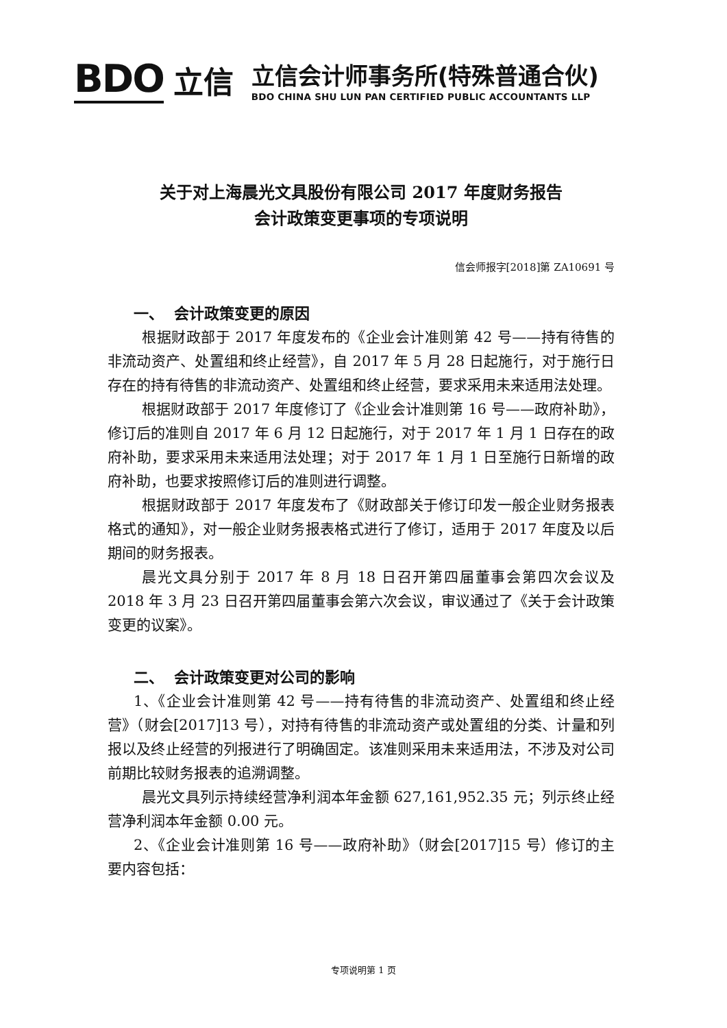BDO 立信
立信会计师事务所(特殊普通合伙)
BDO CHINA SHU LUN PAN CERTIFIED PUBLIC ACCOUNTANTS LLP
关于对上海晨光文具股份有限公司 2017 年度财务报告
会计政策变更事项的专项说明
信会师报字[2018]第 ZA10691 号
一、 会计政策变更的原因
根据财政部于 2017 年度发布的《企业会计准则第 42 号——持有待售的非流动资产、处置组和终止经营》，自 2017 年 5 月 28 日起施行，对于施行日存在的持有待售的非流动资产、处置组和终止经营，要求采用未来适用法处理。
根据财政部于 2017 年度修订了《企业会计准则第 16 号——政府补助》，修订后的准则自 2017 年 6 月 12 日起施行，对于 2017 年 1 月 1 日存在的政府补助，要求采用未来适用法处理；对于 2017 年 1 月 1 日至施行日新增的政府补助，也要求按照修订后的准则进行调整。
根据财政部于 2017 年度发布了《财政部关于修订印发一般企业财务报表格式的通知》，对一般企业财务报表格式进行了修订，适用于 2017 年度及以后期间的财务报表。
晨光文具分别于 2017 年 8 月 18 日召开第四届董事会第四次会议及 2018 年 3 月 23 日召开第四届董事会第六次会议，审议通过了《关于会计政策变更的议案》。
二、 会计政策变更对公司的影响
1、《企业会计准则第 42 号——持有待售的非流动资产、处置组和终止经营》（财会[2017]13 号），对持有待售的非流动资产或处置组的分类、计量和列报以及终止经营的列报进行了明确固定。该准则采用未来适用法，不涉及对公司前期比较财务报表的追溯调整。
晨光文具列示持续经营净利润本年金额 627,161,952.35 元；列示终止经营净利润本年金额 0.00 元。
2、《企业会计准则第 16 号——政府补助》（财会[2017]15 号）修订的主要内容包括：
专项说明第 1 页